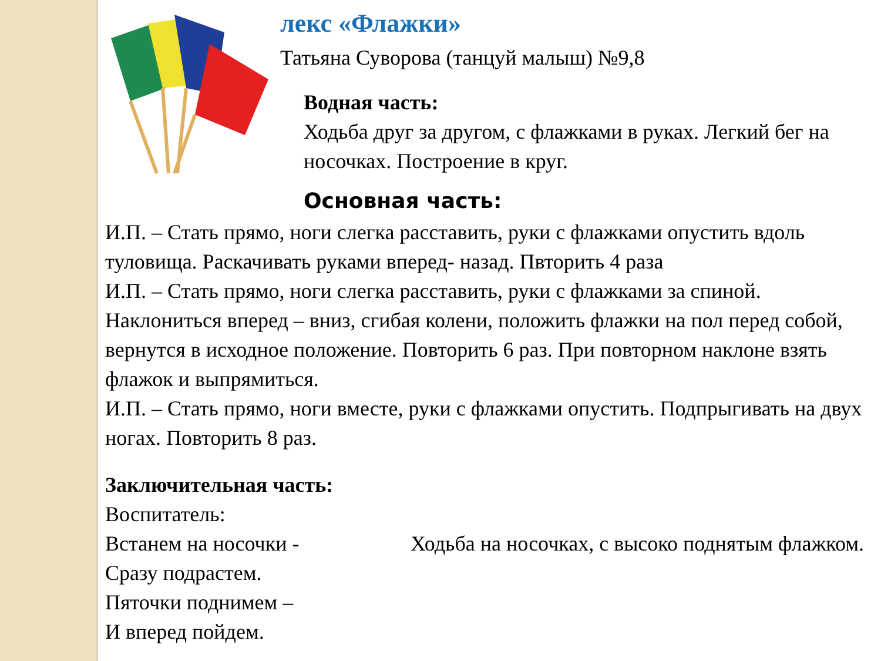лекс «Флажки»
Татьяна Суворова (танцуй малыш) №9,8
Водная часть:
Ходьба друг за другом, с флажками в руках. Легкий бег на носочках. Построение в круг.
Основная часть:
И.П. – Стать прямо, ноги слегка расставить, руки с флажками опустить вдоль туловища. Раскачивать руками вперед- назад. Пвторить 4 раза
И.П. – Стать прямо, ноги слегка расставить, руки с флажками за спиной. Наклониться вперед – вниз, сгибая колени, положить флажки на пол перед собой, вернутся в исходное положение. Повторить 6 раз. При повторном наклоне взять флажок и выпрямиться.
И.П. – Стать прямо, ноги вместе, руки с флажками опустить. Подпрыгивать на двух ногах. Повторить 8 раз.
Заключительная часть:
Воспитатель:
Встанем на носочки -
Сразу подрастем. Ходьба на носочках, с высоко поднятым флажком.
Пяточки поднимем –
И вперед пойдем.